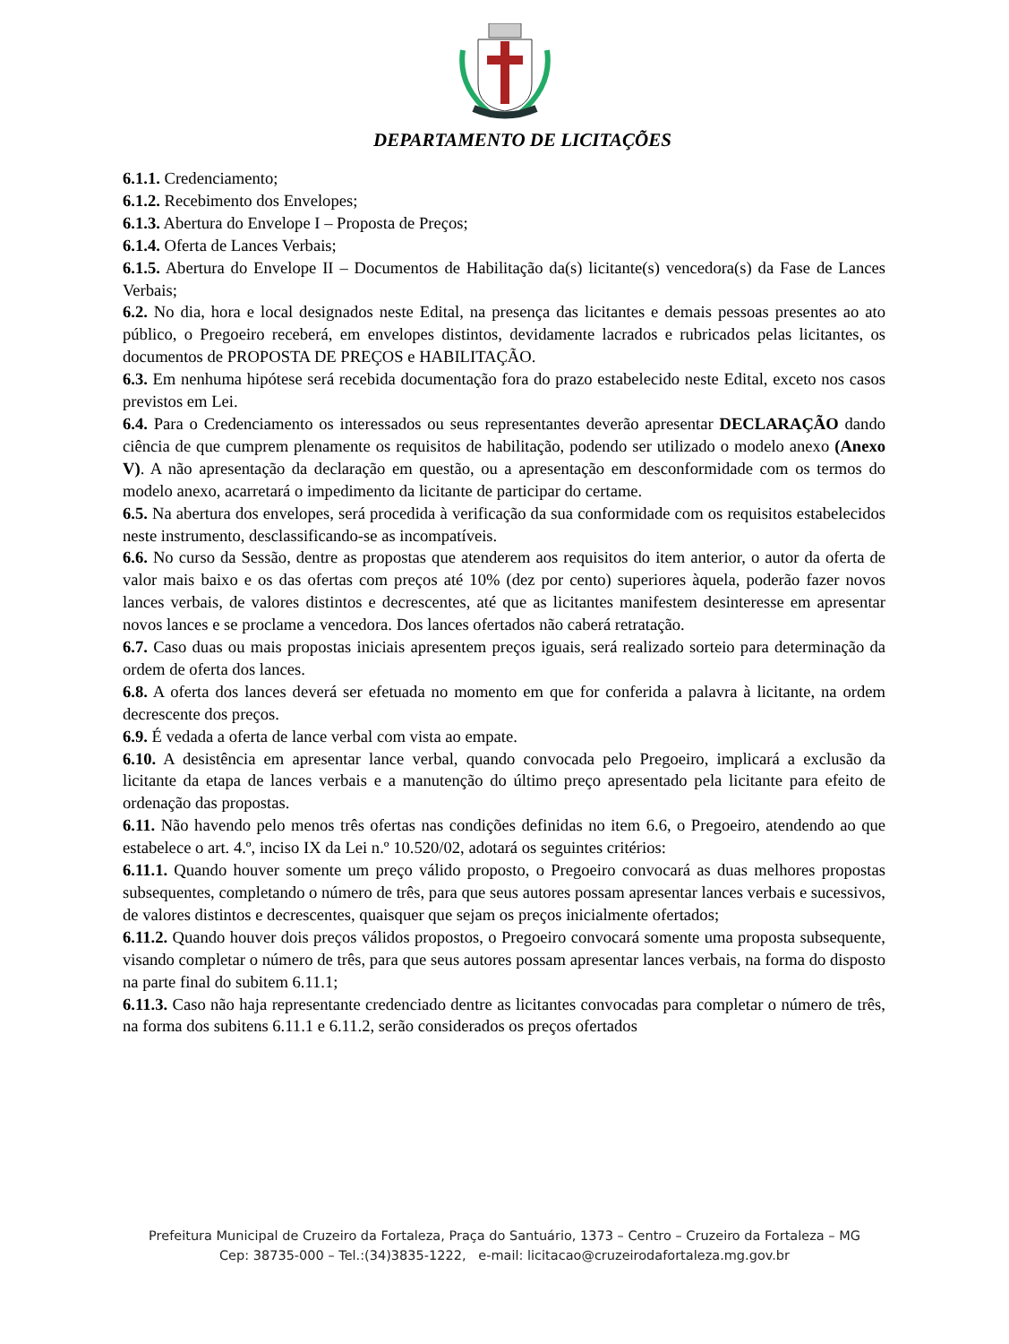DEPARTAMENTO DE LICITAÇÕES
6.1.1. Credenciamento;
6.1.2. Recebimento dos Envelopes;
6.1.3. Abertura do Envelope I – Proposta de Preços;
6.1.4. Oferta de Lances Verbais;
6.1.5. Abertura do Envelope II – Documentos de Habilitação da(s) licitante(s) vencedora(s) da Fase de Lances Verbais;
6.2. No dia, hora e local designados neste Edital, na presença das licitantes e demais pessoas presentes ao ato público, o Pregoeiro receberá, em envelopes distintos, devidamente lacrados e rubricados pelas licitantes, os documentos de PROPOSTA DE PREÇOS e HABILITAÇÃO.
6.3. Em nenhuma hipótese será recebida documentação fora do prazo estabelecido neste Edital, exceto nos casos previstos em Lei.
6.4. Para o Credenciamento os interessados ou seus representantes deverão apresentar DECLARAÇÃO dando ciência de que cumprem plenamente os requisitos de habilitação, podendo ser utilizado o modelo anexo (Anexo V). A não apresentação da declaração em questão, ou a apresentação em desconformidade com os termos do modelo anexo, acarretará o impedimento da licitante de participar do certame.
6.5. Na abertura dos envelopes, será procedida à verificação da sua conformidade com os requisitos estabelecidos neste instrumento, desclassificando-se as incompatíveis.
6.6. No curso da Sessão, dentre as propostas que atenderem aos requisitos do item anterior, o autor da oferta de valor mais baixo e os das ofertas com preços até 10% (dez por cento) superiores àquela, poderão fazer novos lances verbais, de valores distintos e decrescentes, até que as licitantes manifestem desinteresse em apresentar novos lances e se proclame a vencedora. Dos lances ofertados não caberá retratação.
6.7. Caso duas ou mais propostas iniciais apresentem preços iguais, será realizado sorteio para determinação da ordem de oferta dos lances.
6.8. A oferta dos lances deverá ser efetuada no momento em que for conferida a palavra à licitante, na ordem decrescente dos preços.
6.9. É vedada a oferta de lance verbal com vista ao empate.
6.10. A desistência em apresentar lance verbal, quando convocada pelo Pregoeiro, implicará a exclusão da licitante da etapa de lances verbais e a manutenção do último preço apresentado pela licitante para efeito de ordenação das propostas.
6.11. Não havendo pelo menos três ofertas nas condições definidas no item 6.6, o Pregoeiro, atendendo ao que estabelece o art. 4.º, inciso IX da Lei n.º 10.520/02, adotará os seguintes critérios:
6.11.1. Quando houver somente um preço válido proposto, o Pregoeiro convocará as duas melhores propostas subsequentes, completando o número de três, para que seus autores possam apresentar lances verbais e sucessivos, de valores distintos e decrescentes, quaisquer que sejam os preços inicialmente ofertados;
6.11.2. Quando houver dois preços válidos propostos, o Pregoeiro convocará somente uma proposta subsequente, visando completar o número de três, para que seus autores possam apresentar lances verbais, na forma do disposto na parte final do subitem 6.11.1;
6.11.3. Caso não haja representante credenciado dentre as licitantes convocadas para completar o número de três, na forma dos subitens 6.11.1 e 6.11.2, serão considerados os preços ofertados
Prefeitura Municipal de Cruzeiro da Fortaleza, Praça do Santuário, 1373 – Centro – Cruzeiro da Fortaleza – MG
Cep: 38735-000 – Tel.:(34)3835-1222, e-mail: licitacao@cruzeirodafortaleza.mg.gov.br